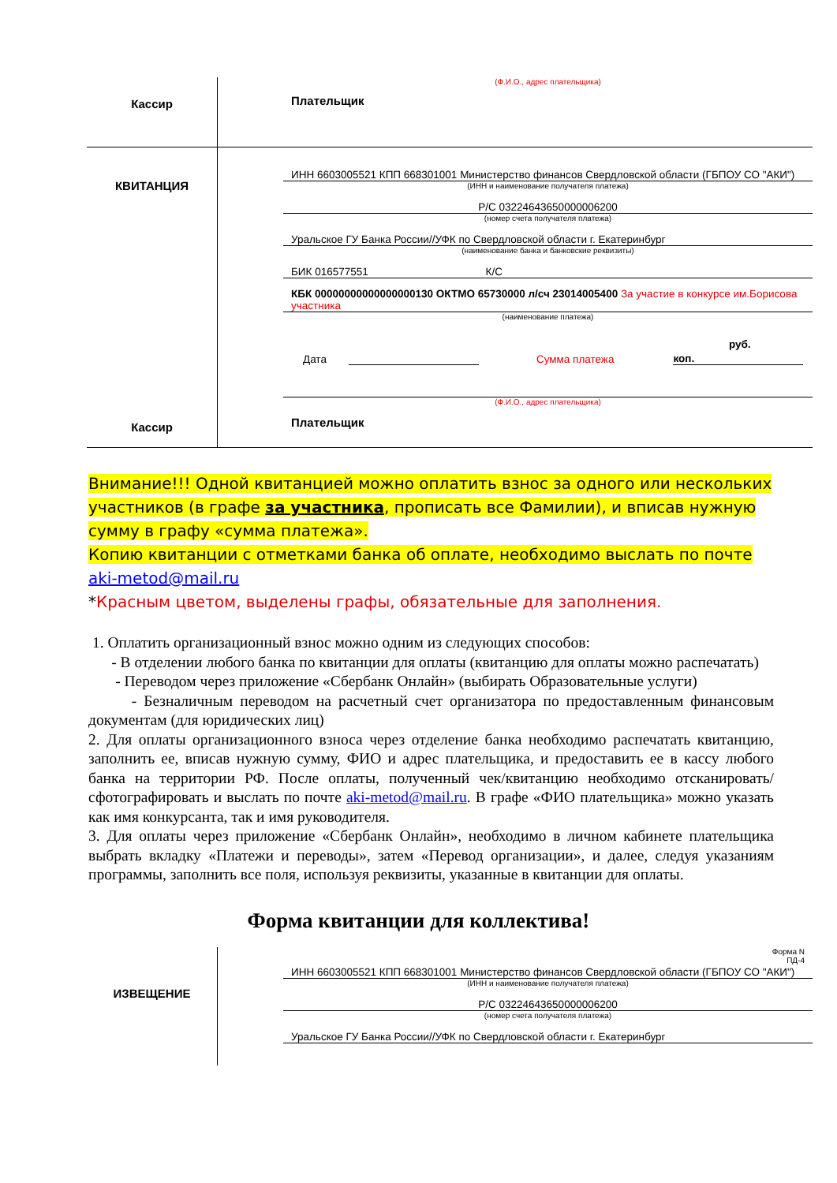| Кассир | (Ф.И.О., адрес плательщика) Плательщик |
| КВИТАНЦИЯ Кассир | ИНН 6603005521 КПП 668301001 Министерство финансов Свердловской области (ГБПОУ СО "АКИ") (ИНН и наименование получателя платежа) Р/С 03224643650000006200 (номер счета получателя платежа) Уральское ГУ Банка России//УФК по Свердловской области г. Екатеринбург (наименование банка и банковские реквизиты) БИК 016577551 К/С КБК 00000000000000000130 ОКТМО 65730000 л/сч 23014005400 За участие в конкурсе им.Борисова участника (наименование платежа) Дата Сумма платежа коп. руб. (Ф.И.О., адрес плательщика) Плательщик |
Внимание!!! Одной квитанцией можно оплатить взнос за одного или нескольких участников (в графе за участника, прописать все Фамилии), и вписав нужную сумму в графу «сумма платежа».
Копию квитанции с отметками банка об оплате, необходимо выслать по почте
aki-metod@mail.ru
*Красным цветом, выделены графы, обязательные для заполнения.
1. Оплатить организационный взнос можно одним из следующих способов:
- В отделении любого банка по квитанции для оплаты (квитанцию для оплаты можно распечатать)
- Переводом через приложение «Сбербанк Онлайн» (выбирать Образовательные услуги)
- Безналичным переводом на расчетный счет организатора по предоставленным финансовым документам (для юридических лиц)
2. Для оплаты организационного взноса через отделение банка необходимо распечатать квитанцию, заполнить ее, вписав нужную сумму, ФИО и адрес плательщика, и предоставить ее в кассу любого банка на территории РФ. После оплаты, полученный чек/квитанцию необходимо отсканировать/сфотографировать и выслать по почте aki-metod@mail.ru. В графе «ФИО плательщика» можно указать как имя конкурсанта, так и имя руководителя.
3. Для оплаты через приложение «Сбербанк Онлайн», необходимо в личном кабинете плательщика выбрать вкладку «Платежи и переводы», затем «Перевод организации», и далее, следуя указаниям программы, заполнить все поля, используя реквизиты, указанные в квитанции для оплаты.
Форма квитанции для коллектива!
| ИЗВЕЩЕНИЕ | Форма N ПД-4 ИНН 6603005521 КПП 668301001 Министерство финансов Свердловской области (ГБПОУ СО "АКИ") (ИНН и наименование получателя платежа) Р/С 03224643650000006200 (номер счета получателя платежа) Уральское ГУ Банка России//УФК по Свердловской области г. Екатеринбург |